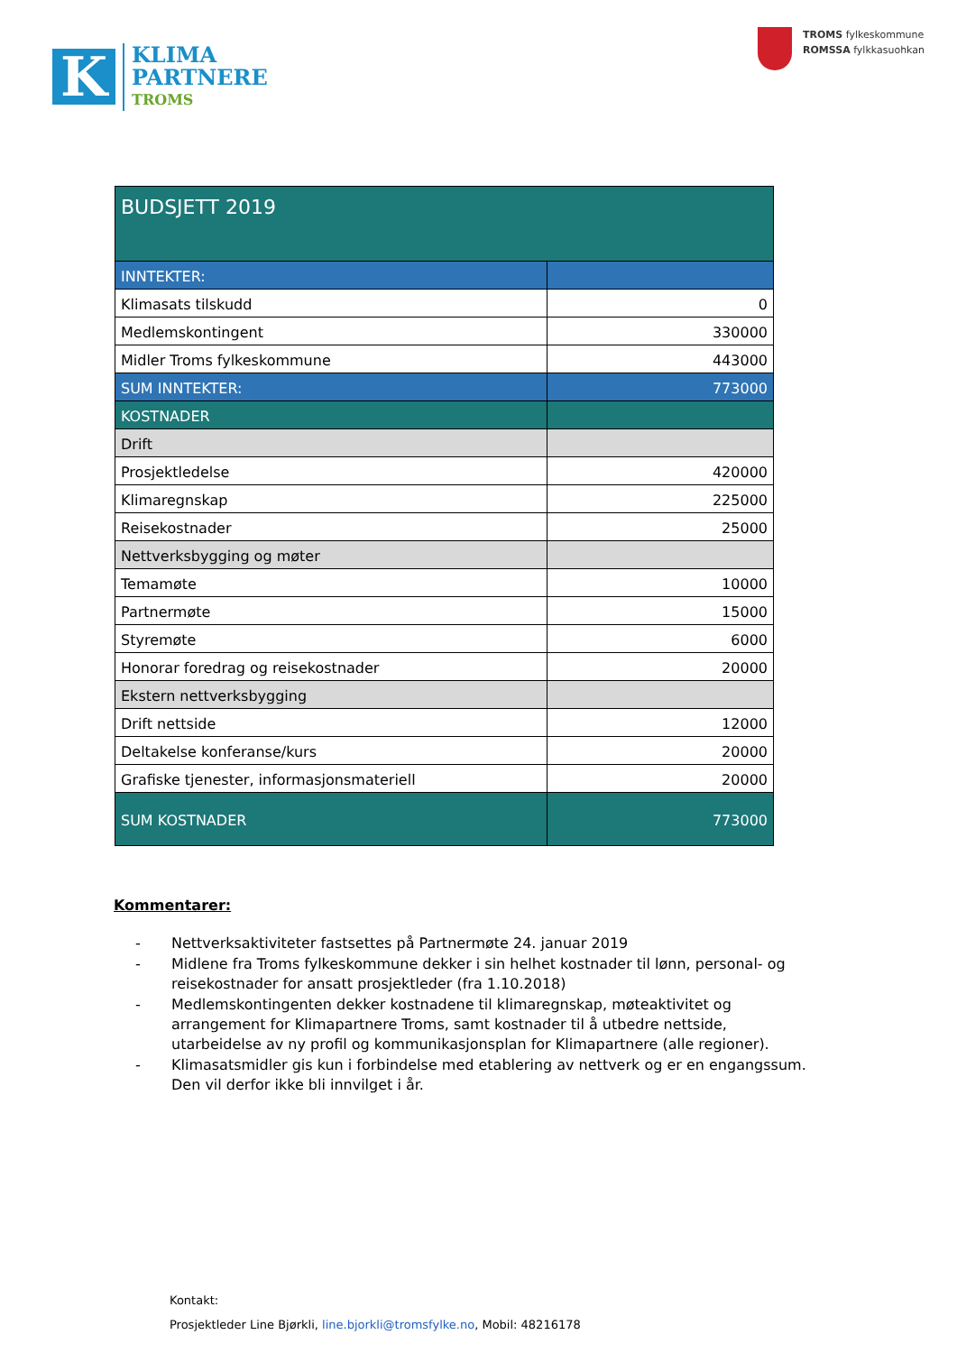K
KLIMA
PARTNERE
TROMS
TROMS fylkeskommune
ROMSSA fylkkasuohkan
| BUDSJETT 2019 | |
| INNTEKTER: | |
| Klimasats tilskudd | 0 |
| Medlemskontingent | 330000 |
| Midler Troms fylkeskommune | 443000 |
| SUM INNTEKTER: | 773000 |
| KOSTNADER | |
| Drift | |
| Prosjektledelse | 420000 |
| Klimaregnskap | 225000 |
| Reisekostnader | 25000 |
| Nettverksbygging og møter | |
| Temamøte | 10000 |
| Partnermøte | 15000 |
| Styremøte | 6000 |
| Honorar foredrag og reisekostnader | 20000 |
| Ekstern nettverksbygging | |
| Drift nettside | 12000 |
| Deltakelse konferanse/kurs | 20000 |
| Grafiske tjenester, informasjonsmateriell | 20000 |
| SUM KOSTNADER | 773000 |
Kommentarer:
- Nettverksaktiviteter fastsettes på Partnermøte 24. januar 2019
- Midlene fra Troms fylkeskommune dekker i sin helhet kostnader til lønn, personal- og reisekostnader for ansatt prosjektleder (fra 1.10.2018)
- Medlemskontingenten dekker kostnadene til klimaregnskap, møteaktivitet og arrangement for Klimapartnere Troms, samt kostnader til å utbedre nettside, utarbeidelse av ny profil og kommunikasjonsplan for Klimapartnere (alle regioner).
- Klimasatsmidler gis kun i forbindelse med etablering av nettverk og er en engangssum. Den vil derfor ikke bli innvilget i år.
Kontakt:
Prosjektleder Line Bjørkli, line.bjorkli@tromsfylke.no, Mobil: 48216178